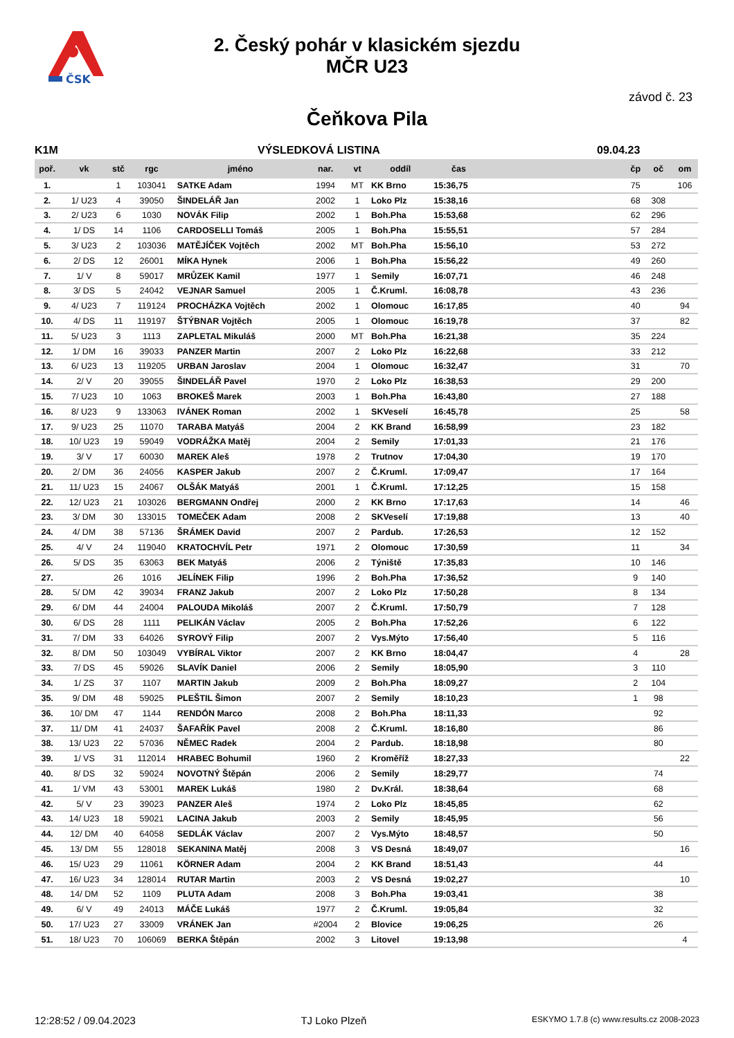ČSK
2. Český pohár v klasickém sjezdu
MČR U23
závod č. 23
Čeňkova Pila
K1M VÝSLEDKOVÁ LISTINA 09.04.23
| poř. | vk | stč | rgc | jméno | nar. | vt | oddíl | čas | | čp | oč | om |
| --- | --- | --- | --- | --- | --- | --- | --- | --- | --- | --- | --- | --- |
| 1. | | 1 | 103041 | SATKE Adam | 1994 | MT | KK Brno | 15:36,75 | | 75 | | 106 |
| 2. | 1/ U23 | 4 | 39050 | ŠINDELÁŘ Jan | 2002 | 1 | Loko Plz | 15:38,16 | | 68 | 308 | |
| 3. | 2/ U23 | 6 | 1030 | NOVÁK Filip | 2002 | 1 | Boh.Pha | 15:53,68 | | 62 | 296 | |
| 4. | 1/ DS | 14 | 1106 | CARDOSELLI Tomáš | 2005 | 1 | Boh.Pha | 15:55,51 | | 57 | 284 | |
| 5. | 3/ U23 | 2 | 103036 | MATĚJÍČEK Vojtěch | 2002 | MT | Boh.Pha | 15:56,10 | | 53 | 272 | |
| 6. | 2/ DS | 12 | 26001 | MÍKA Hynek | 2006 | 1 | Boh.Pha | 15:56,22 | | 49 | 260 | |
| 7. | 1/ V | 8 | 59017 | MRŮZEK Kamil | 1977 | 1 | Semily | 16:07,71 | | 46 | 248 | |
| 8. | 3/ DS | 5 | 24042 | VEJNAR Samuel | 2005 | 1 | Č.Kruml. | 16:08,78 | | 43 | 236 | |
| 9. | 4/ U23 | 7 | 119124 | PROCHÁZKA Vojtěch | 2002 | 1 | Olomouc | 16:17,85 | | 40 | | 94 |
| 10. | 4/ DS | 11 | 119197 | ŠTÝBNAR Vojtěch | 2005 | 1 | Olomouc | 16:19,78 | | 37 | | 82 |
| 11. | 5/ U23 | 3 | 1113 | ZAPLETAL Mikuláš | 2000 | MT | Boh.Pha | 16:21,38 | | 35 | 224 | |
| 12. | 1/ DM | 16 | 39033 | PANZER Martin | 2007 | 2 | Loko Plz | 16:22,68 | | 33 | 212 | |
| 13. | 6/ U23 | 13 | 119205 | URBAN Jaroslav | 2004 | 1 | Olomouc | 16:32,47 | | 31 | | 70 |
| 14. | 2/ V | 20 | 39055 | ŠINDELÁŘ Pavel | 1970 | 2 | Loko Plz | 16:38,53 | | 29 | 200 | |
| 15. | 7/ U23 | 10 | 1063 | BROKEŠ Marek | 2003 | 1 | Boh.Pha | 16:43,80 | | 27 | 188 | |
| 16. | 8/ U23 | 9 | 133063 | IVÁNEK Roman | 2002 | 1 | SKVeselí | 16:45,78 | | 25 | | 58 |
| 17. | 9/ U23 | 25 | 11070 | TARABA Matyáš | 2004 | 2 | KK Brand | 16:58,99 | | 23 | 182 | |
| 18. | 10/ U23 | 19 | 59049 | VODRÁŽKA Matěj | 2004 | 2 | Semily | 17:01,33 | | 21 | 176 | |
| 19. | 3/ V | 17 | 60030 | MAREK Aleš | 1978 | 2 | Trutnov | 17:04,30 | | 19 | 170 | |
| 20. | 2/ DM | 36 | 24056 | KASPER Jakub | 2007 | 2 | Č.Kruml. | 17:09,47 | | 17 | 164 | |
| 21. | 11/ U23 | 15 | 24067 | OLŠÁK Matyáš | 2001 | 1 | Č.Kruml. | 17:12,25 | | 15 | 158 | |
| 22. | 12/ U23 | 21 | 103026 | BERGMANN Ondřej | 2000 | 2 | KK Brno | 17:17,63 | | 14 | | 46 |
| 23. | 3/ DM | 30 | 133015 | TOMEČEK Adam | 2008 | 2 | SKVeselí | 17:19,88 | | 13 | | 40 |
| 24. | 4/ DM | 38 | 57136 | ŠRÁMEK David | 2007 | 2 | Pardub. | 17:26,53 | | 12 | 152 | |
| 25. | 4/ V | 24 | 119040 | KRATOCHVÍL Petr | 1971 | 2 | Olomouc | 17:30,59 | | 11 | | 34 |
| 26. | 5/ DS | 35 | 63063 | BEK Matyáš | 2006 | 2 | Týniště | 17:35,83 | | 10 | 146 | |
| 27. | | 26 | 1016 | JELÍNEK Filip | 1996 | 2 | Boh.Pha | 17:36,52 | | 9 | 140 | |
| 28. | 5/ DM | 42 | 39034 | FRANZ Jakub | 2007 | 2 | Loko Plz | 17:50,28 | | 8 | 134 | |
| 29. | 6/ DM | 44 | 24004 | PALOUDA Mikoláš | 2007 | 2 | Č.Kruml. | 17:50,79 | | 7 | 128 | |
| 30. | 6/ DS | 28 | 1111 | PELIKÁN Václav | 2005 | 2 | Boh.Pha | 17:52,26 | | 6 | 122 | |
| 31. | 7/ DM | 33 | 64026 | SYROVÝ Filip | 2007 | 2 | Vys.Mýto | 17:56,40 | | 5 | 116 | |
| 32. | 8/ DM | 50 | 103049 | VYBÍRAL Viktor | 2007 | 2 | KK Brno | 18:04,47 | | 4 | | 28 |
| 33. | 7/ DS | 45 | 59026 | SLAVÍK Daniel | 2006 | 2 | Semily | 18:05,90 | | 3 | 110 | |
| 34. | 1/ ZS | 37 | 1107 | MARTIN Jakub | 2009 | 2 | Boh.Pha | 18:09,27 | | 2 | 104 | |
| 35. | 9/ DM | 48 | 59025 | PLEŠTIL Šimon | 2007 | 2 | Semily | 18:10,23 | | 1 | 98 | |
| 36. | 10/ DM | 47 | 1144 | RENDÓN Marco | 2008 | 2 | Boh.Pha | 18:11,33 | | | 92 | |
| 37. | 11/ DM | 41 | 24037 | ŠAFAŘÍK Pavel | 2008 | 2 | Č.Kruml. | 18:16,80 | | | 86 | |
| 38. | 13/ U23 | 22 | 57036 | NĚMEC Radek | 2004 | 2 | Pardub. | 18:18,98 | | | 80 | |
| 39. | 1/ VS | 31 | 112014 | HRABEC Bohumil | 1960 | 2 | Kroměříž | 18:27,33 | | | | 22 |
| 40. | 8/ DS | 32 | 59024 | NOVOTNÝ Štěpán | 2006 | 2 | Semily | 18:29,77 | | | 74 | |
| 41. | 1/ VM | 43 | 53001 | MAREK Lukáš | 1980 | 2 | Dv.Král. | 18:38,64 | | | 68 | |
| 42. | 5/ V | 23 | 39023 | PANZER Aleš | 1974 | 2 | Loko Plz | 18:45,85 | | | 62 | |
| 43. | 14/ U23 | 18 | 59021 | LACINA Jakub | 2003 | 2 | Semily | 18:45,95 | | | 56 | |
| 44. | 12/ DM | 40 | 64058 | SEDLÁK Václav | 2007 | 2 | Vys.Mýto | 18:48,57 | | | 50 | |
| 45. | 13/ DM | 55 | 128018 | SEKANINA Matěj | 2008 | 3 | VS Desná | 18:49,07 | | | | 16 |
| 46. | 15/ U23 | 29 | 11061 | KÖRNER Adam | 2004 | 2 | KK Brand | 18:51,43 | | | 44 | |
| 47. | 16/ U23 | 34 | 128014 | RUTAR Martin | 2003 | 2 | VS Desná | 19:02,27 | | | | 10 |
| 48. | 14/ DM | 52 | 1109 | PLUTA Adam | 2008 | 3 | Boh.Pha | 19:03,41 | | | 38 | |
| 49. | 6/ V | 49 | 24013 | MÁČE Lukáš | 1977 | 2 | Č.Kruml. | 19:05,84 | | | 32 | |
| 50. | 17/ U23 | 27 | 33009 | VRÁNEK Jan | #2004 | 2 | Blovice | 19:06,25 | | | 26 | |
| 51. | 18/ U23 | 70 | 106069 | BERKA Štěpán | 2002 | 3 | Litovel | 19:13,98 | | | | 4 |
12:28:52 / 09.04.2023 TJ Loko Plzeň
ESKYMO 1.7.8 (c) www.results.cz 2008-2023